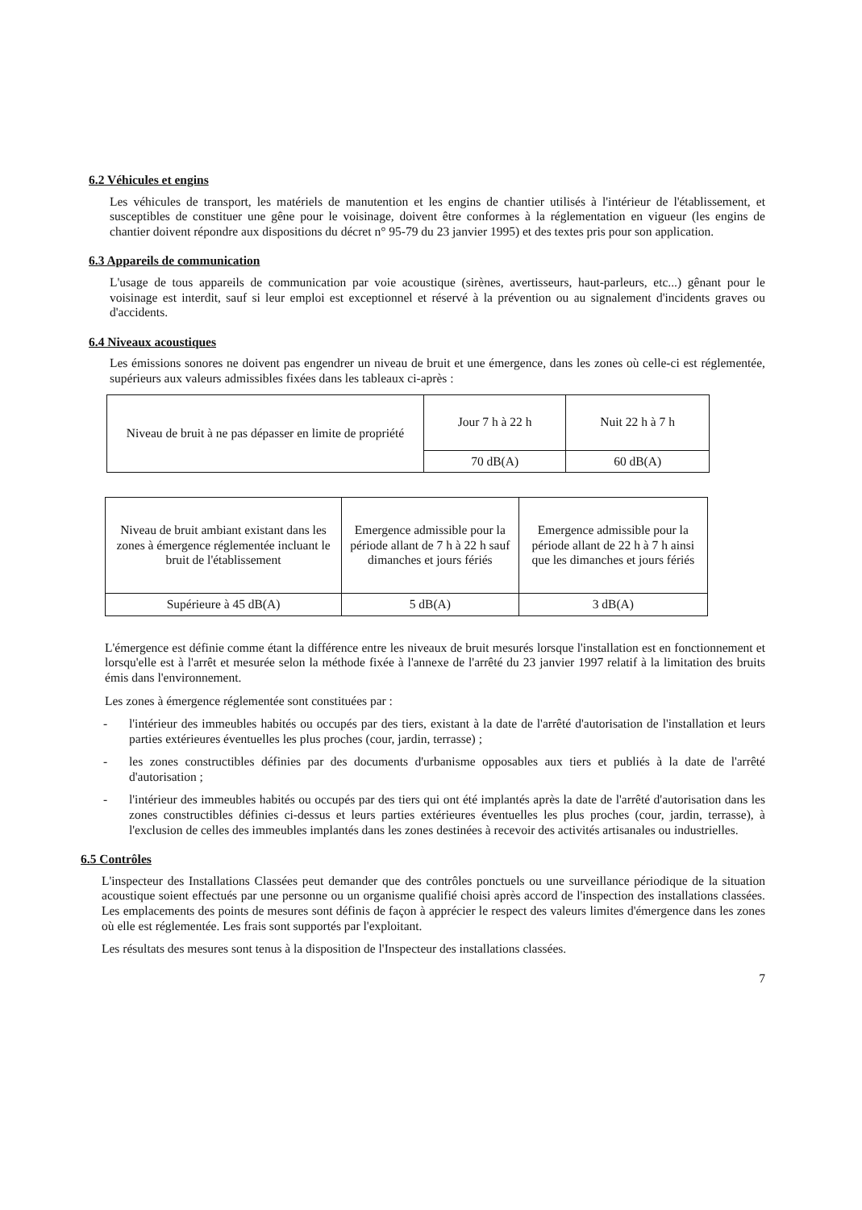6.2 Véhicules et engins
Les véhicules de transport, les matériels de manutention et les engins de chantier utilisés à l'intérieur de l'établissement, et susceptibles de constituer une gêne pour le voisinage, doivent être conformes à la réglementation en vigueur (les engins de chantier doivent répondre aux dispositions du décret n° 95-79 du 23 janvier 1995) et des textes pris pour son application.
6.3 Appareils de communication
L'usage de tous appareils de communication par voie acoustique (sirènes, avertisseurs, haut-parleurs, etc...) gênant pour le voisinage est interdit, sauf si leur emploi est exceptionnel et réservé à la prévention ou au signalement d'incidents graves ou d'accidents.
6.4 Niveaux acoustiques
Les émissions sonores ne doivent pas engendrer un niveau de bruit et une émergence, dans les zones où celle-ci est réglementée, supérieurs aux valeurs admissibles fixées dans les tableaux ci-après :
| Niveau de bruit à ne pas dépasser en limite de propriété | Jour 7 h à 22 h | Nuit 22 h à 7 h |
| | 70 dB(A) | 60 dB(A) |
| Niveau de bruit ambiant existant dans les zones à émergence réglementée incluant le bruit de l'établissement | Emergence admissible pour la période allant de 7 h à 22 h sauf dimanches et jours fériés | Emergence admissible pour la période allant de 22 h à 7 h ainsi que les dimanches et jours fériés |
| Supérieure à 45 dB(A) | 5 dB(A) | 3 dB(A) |
L'émergence est définie comme étant la différence entre les niveaux de bruit mesurés lorsque l'installation est en fonctionnement et lorsqu'elle est à l'arrêt et mesurée selon la méthode fixée à l'annexe de l'arrêté du 23 janvier 1997 relatif à la limitation des bruits émis dans l'environnement.
Les zones à émergence réglementée sont constituées par :
- l'intérieur des immeubles habités ou occupés par des tiers, existant à la date de l'arrêté d'autorisation de l'installation et leurs parties extérieures éventuelles les plus proches (cour, jardin, terrasse) ;
- les zones constructibles définies par des documents d'urbanisme opposables aux tiers et publiés à la date de l'arrêté d'autorisation ;
- l'intérieur des immeubles habités ou occupés par des tiers qui ont été implantés après la date de l'arrêté d'autorisation dans les zones constructibles définies ci-dessus et leurs parties extérieures éventuelles les plus proches (cour, jardin, terrasse), à l'exclusion de celles des immeubles implantés dans les zones destinées à recevoir des activités artisanales ou industrielles.
6.5 Contrôles
L'inspecteur des Installations Classées peut demander que des contrôles ponctuels ou une surveillance périodique de la situation acoustique soient effectués par une personne ou un organisme qualifié choisi après accord de l'inspection des installations classées. Les emplacements des points de mesures sont définis de façon à apprécier le respect des valeurs limites d'émergence dans les zones où elle est réglementée. Les frais sont supportés par l'exploitant.
Les résultats des mesures sont tenus à la disposition de l'Inspecteur des installations classées.
7